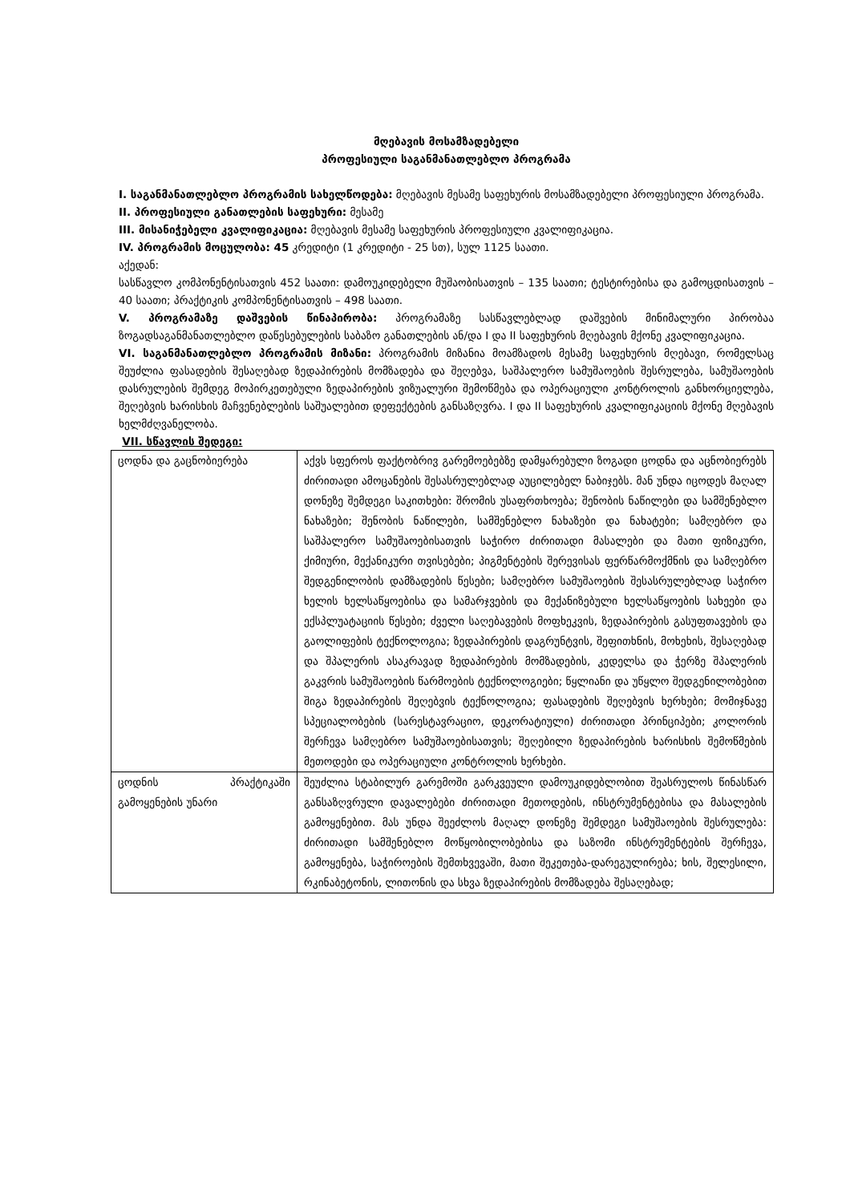მღებავის მოსამზადებელი
პროფესიული საგანმანათლებლო პროგრამა
I. საგანმანათლებლო პროგრამის სახელწოდება: მღებავის მესამე საფეხურის მოსამზადებელი პროფესიული პროგრამა.
II. პროფესიული განათლების საფეხური: მესამე
III. მისანიჭებელი კვალიფიკაცია: მღებავის მესამე საფეხურის პროფესიული კვალიფიკაცია.
IV. პროგრამის მოცულობა: 45 კრედიტი (1 კრედიტი - 25 სთ), სულ 1125 საათი.
აქედან:
სასწავლო კომპონენტისათვის 452 საათი: დამოუკიდებელი მუშაობისათვის – 135 საათი; ტესტირებისა და გამოცდისათვის – 40 საათი; პრაქტიკის კომპონენტისათვის – 498 საათი.
V. პროგრამაზე დაშვების წინაპირობა: პროგრამაზე სასწავლებლად დაშვების მინიმალური პირობაა ზოგადსაგანმანათლებლო დაწესებულების საბაზო განათლების ან/და I და II საფეხურის მღებავის მქონე კვალიფიკაცია.
VI. საგანმანათლებლო პროგრამის მიზანი: პროგრამის მიზანია მოამზადოს მესამე საფეხურის მღებავი, რომელსაც შეუძლია ფასადების შესაღებად ზედაპირების მომზადება და შეღებვა, საშპალერო სამუშაოების შესრულება, სამუშაოების დასრულების შემდეგ მოპირკეთებული ზედაპირების ვიზუალური შემოწმება და ოპერაციული კონტროლის განხორციელება, შეღებვის ხარისხის მაჩვენებლების საშუალებით დეფექტების განსაზღვრა. I და II საფეხურის კვალიფიკაციის მქონე მღებავის ხელმძღვანელობა.
VII. სწავლის შედეგი:
| ცოდნა და გაცნობიერება | აქვს სფეროს ფაქტობრივ გარემოებებზე დამყარებული ზოგადი ცოდნა და აცნობიერებს ძირითადი ამოცანების შესასრულებლად აუცილებელ ნაბიჯებს. მან უნდა იცოდეს მაღალ დონეზე შემდეგი საკითხები: შრომის უსაფრთხოება; შენობის ნაწილები და სამშენებლო ნახაზები; შენობის ნაწილები, სამშენებლო ნახაზები და ნახატები; სამღებრო და საშპალერო სამუშაოებისათვის საჭირო ძირითადი მასალები და მათი ფიზიკური, ქიმიური, მექანიკური თვისებები; პიგმენტების შერევისას ფერწარმოქმნის და სამღებრო შედგენილობის დამზადების წესები; სამღებრო სამუშაოების შესასრულებლად საჭირო ხელის ხელსაწყოებისა და სამარჯვების და მექანიზებული ხელსაწყოების სახეები და ექსპლუატაციის წესები; ძველი საღებავების მოფხეკვის, ზედაპირების გასუფთავების და გაოლიფების ტექნოლოგია; ზედაპირების დაგრუნტვის, შეფითხნის, მოხეხის, შესაღებად და შპალერის ასაკრავად ზედაპირების მომზადების, კედელსა და ჭერზე შპალერის გაკვრის სამუშაოების წარმოების ტექნოლოგიები; წყლიანი და უწყლო შედგენილობებით შიგა ზედაპირების შეღებვის ტექნოლოგია; ფასადების შეღებვის ხერხები; მომიჯნავე სპეციალობების (სარესტავრაციო, დეკორატიული) ძირითადი პრინციპები; კოლორის შერჩევა სამღებრო სამუშაოებისათვის; შეღებილი ზედაპირების ხარისხის შემოწმების მეთოდები და ოპერაციული კონტროლის ხერხები. |
| ცოდნის პრაქტიკაში გამოყენების უნარი | შეუძლია სტაბილურ გარემოში გარკვეული დამოუკიდებლობით შეასრულოს წინასწარ განსაზღვრული დავალებები ძირითადი მეთოდების, ინსტრუმენტებისა და მასალების გამოყენებით. მას უნდა შეეძლოს მაღალ დონეზე შემდეგი სამუშაოების შესრულება: ძირითადი სამშენებლო მოწყობილობებისა და საზომი ინსტრუმენტების შერჩევა, გამოყენება, საჭიროების შემთხვევაში, მათი შეკეთება-დარეგულირება; ხის, შელესილი, რკინაბეტონის, ლითონის და სხვა ზედაპირების მომზადება შესაღებად; |